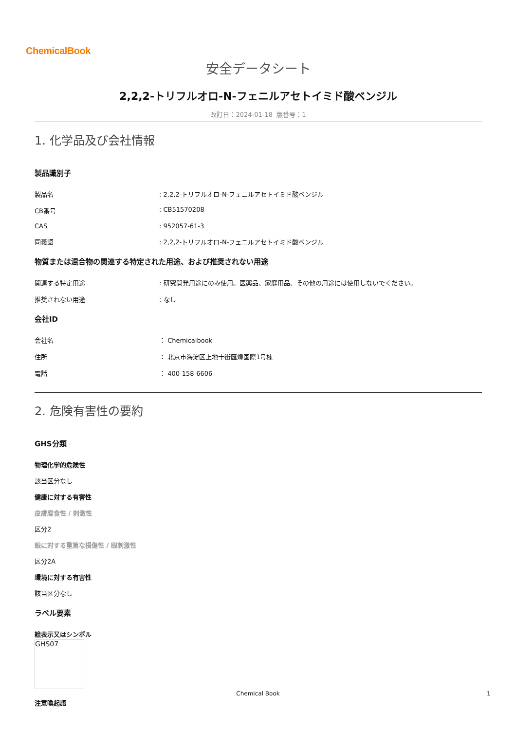ChemicalBook
安全データシート
2,2,2-トリフルオロ-N-フェニルアセトイミド酸ベンジル
改訂日：2024-01-18 版番号：1
1. 化学品及び会社情報
製品識別子
製品名: 2,2,2-トリフルオロ-N-フェニルアセトイミド酸ベンジル
CB番号: CB51570208
CAS: 952057-61-3
同義語: 2,2,2-トリフルオロ-N-フェニルアセトイミド酸ベンジル
物質または混合物の関連する特定された用途、および推奨されない用途
関連する特定用途: 研究開発用途にのみ使用。医薬品、家庭用品、その他の用途には使用しないでください。
推奨されない用途: なし
会社ID
会社名 ： Chemicalbook
住所 ： 北京市海淀区上地十街匯煌国際1号棟
電話 ： 400-158-6606
2. 危険有害性の要約
GHS分類
物理化学的危険性
該当区分なし
健康に対する有害性
皮膚腐食性 / 刺激性
区分2
眼に対する重篤な損傷性 / 眼刺激性
区分2A
環境に対する有害性
該当区分なし
ラベル要素
絵表示又はシンボル
GHS07
注意喚起語
Chemical Book 1